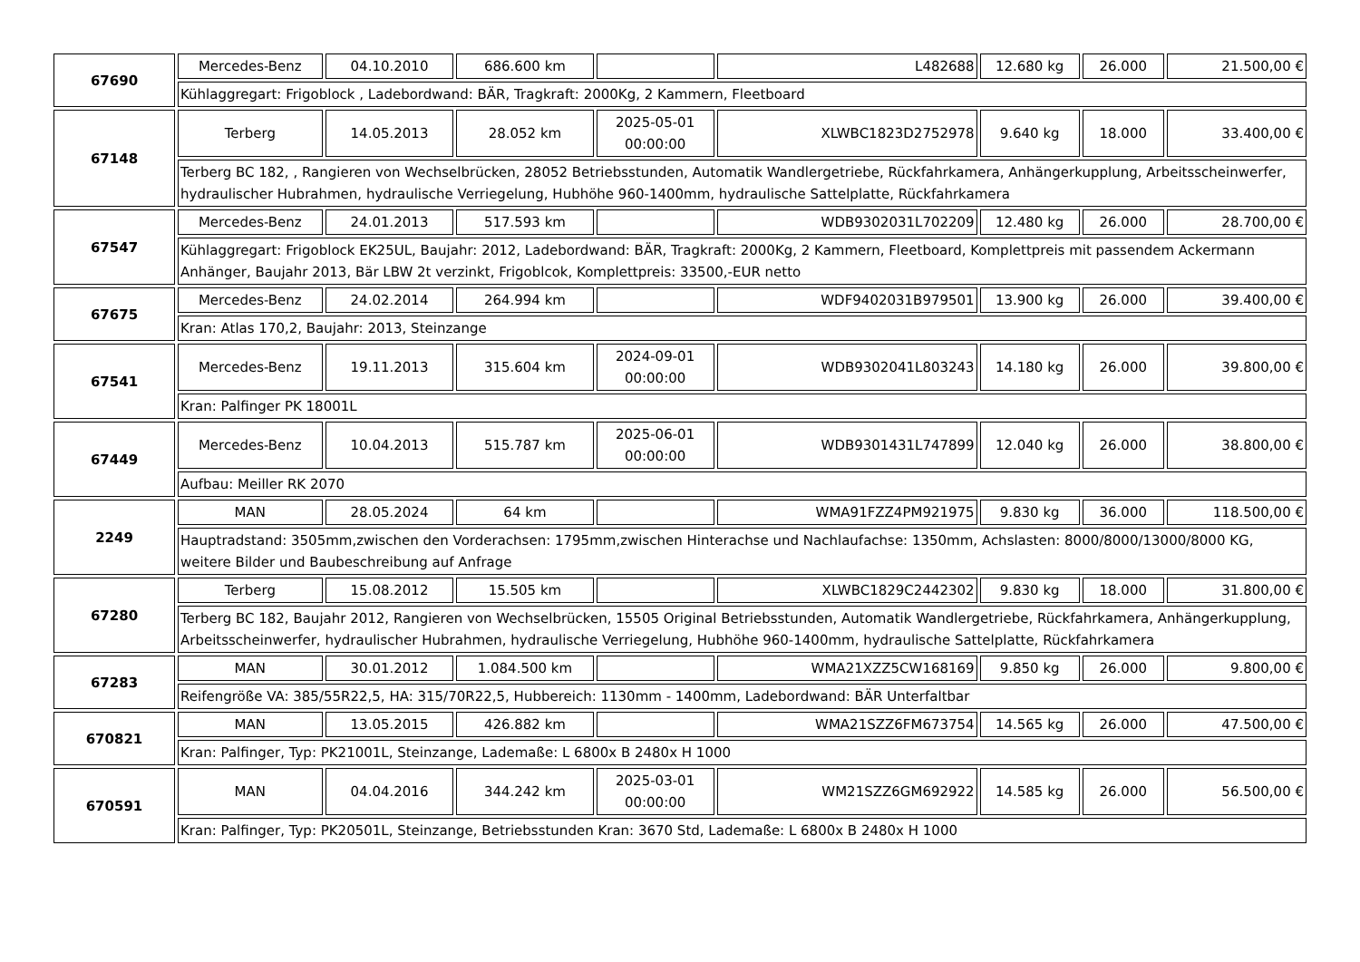| 67690 | Mercedes-Benz | 04.10.2010 | 686.600 km | | L482688 | 12.680 kg | 26.000 | 21.500,00 € |
| | Kühlaggregart: Frigoblock , Ladebordwand: BÄR, Tragkraft: 2000Kg, 2 Kammern, Fleetboard | | | | | | | |
| 67148 | Terberg | 14.05.2013 | 28.052 km | 2025-05-01 00:00:00 | XLWBC1823D2752978 | 9.640 kg | 18.000 | 33.400,00 € |
| | Terberg BC 182, , Rangieren von Wechselbrücken, 28052 Betriebsstunden, Automatik Wandlergetriebe, Rückfahrkamera, Anhängerkupplung, Arbeitsscheinwerfer, hydraulischer Hubrahmen, hydraulische Verriegelung, Hubhöhe 960-1400mm, hydraulische Sattelplatte, Rückfahrkamera | | | | | | | |
| 67547 | Mercedes-Benz | 24.01.2013 | 517.593 km | | WDB9302031L702209 | 12.480 kg | 26.000 | 28.700,00 € |
| | Kühlaggregart: Frigoblock EK25UL, Baujahr: 2012, Ladebordwand: BÄR, Tragkraft: 2000Kg, 2 Kammern, Fleetboard, Komplettpreis mit passendem Ackermann Anhänger, Baujahr 2013, Bär LBW 2t verzinkt, Frigoblcok, Komplettpreis: 33500,-EUR netto | | | | | | | |
| 67675 | Mercedes-Benz | 24.02.2014 | 264.994 km | | WDF9402031B979501 | 13.900 kg | 26.000 | 39.400,00 € |
| | Kran: Atlas 170,2, Baujahr: 2013, Steinzange | | | | | | | |
| 67541 | Mercedes-Benz | 19.11.2013 | 315.604 km | 2024-09-01 00:00:00 | WDB9302041L803243 | 14.180 kg | 26.000 | 39.800,00 € |
| | Kran: Palfinger PK 18001L | | | | | | | |
| 67449 | Mercedes-Benz | 10.04.2013 | 515.787 km | 2025-06-01 00:00:00 | WDB9301431L747899 | 12.040 kg | 26.000 | 38.800,00 € |
| | Aufbau: Meiller RK 2070 | | | | | | | |
| 2249 | MAN | 28.05.2024 | 64 km | | WMA91FZZ4PM921975 | 9.830 kg | 36.000 | 118.500,00 € |
| | Hauptradstand: 3505mm,zwischen den Vorderachsen: 1795mm,zwischen Hinterachse und Nachlaufachse: 1350mm, Achslasten: 8000/8000/13000/8000 KG, weitere Bilder und Baubeschreibung auf Anfrage | | | | | | | |
| 67280 | Terberg | 15.08.2012 | 15.505 km | | XLWBC1829C2442302 | 9.830 kg | 18.000 | 31.800,00 € |
| | Terberg BC 182, Baujahr 2012, Rangieren von Wechselbrücken, 15505 Original Betriebsstunden, Automatik Wandlergetriebe, Rückfahrkamera, Anhängerkupplung, Arbeitsscheinwerfer, hydraulischer Hubrahmen, hydraulische Verriegelung, Hubhöhe 960-1400mm, hydraulische Sattelplatte, Rückfahrkamera | | | | | | | |
| 67283 | MAN | 30.01.2012 | 1.084.500 km | | WMA21XZZ5CW168169 | 9.850 kg | 26.000 | 9.800,00 € |
| | Reifengröße VA: 385/55R22,5, HA: 315/70R22,5, Hubbereich: 1130mm - 1400mm, Ladebordwand: BÄR Unterfaltbar | | | | | | | |
| 670821 | MAN | 13.05.2015 | 426.882 km | | WMA21SZZ6FM673754 | 14.565 kg | 26.000 | 47.500,00 € |
| | Kran: Palfinger, Typ: PK21001L, Steinzange, Lademaße: L 6800x B 2480x H 1000 | | | | | | | |
| 670591 | MAN | 04.04.2016 | 344.242 km | 2025-03-01 00:00:00 | WM21SZZ6GM692922 | 14.585 kg | 26.000 | 56.500,00 € |
| | Kran: Palfinger, Typ: PK20501L, Steinzange, Betriebsstunden Kran: 3670 Std, Lademaße: L 6800x B 2480x H 1000 | | | | | | | |